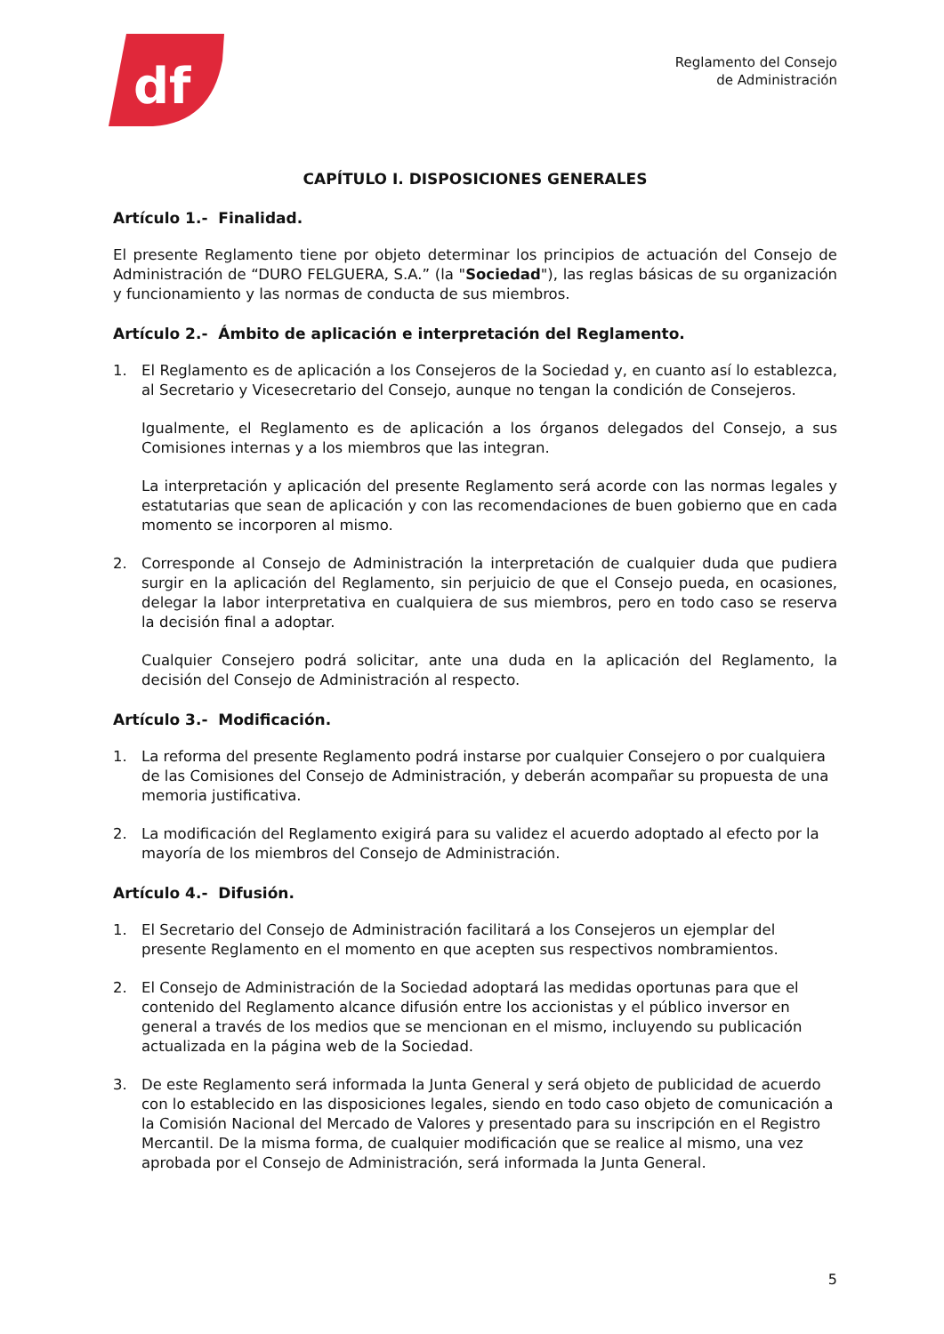df
Reglamento del Consejo
de Administración
CAPÍTULO I. DISPOSICIONES GENERALES
Artículo 1.- Finalidad.
El presente Reglamento tiene por objeto determinar los principios de actuación del Consejo de Administración de “DURO FELGUERA, S.A.” (la "Sociedad"), las reglas básicas de su organización y funcionamiento y las normas de conducta de sus miembros.
Artículo 2.- Ámbito de aplicación e interpretación del Reglamento.
1. El Reglamento es de aplicación a los Consejeros de la Sociedad y, en cuanto así lo establezca, al Secretario y Vicesecretario del Consejo, aunque no tengan la condición de Consejeros.
Igualmente, el Reglamento es de aplicación a los órganos delegados del Consejo, a sus Comisiones internas y a los miembros que las integran.
La interpretación y aplicación del presente Reglamento será acorde con las normas legales y estatutarias que sean de aplicación y con las recomendaciones de buen gobierno que en cada momento se incorporen al mismo.
2. Corresponde al Consejo de Administración la interpretación de cualquier duda que pudiera surgir en la aplicación del Reglamento, sin perjuicio de que el Consejo pueda, en ocasiones, delegar la labor interpretativa en cualquiera de sus miembros, pero en todo caso se reserva la decisión final a adoptar.
Cualquier Consejero podrá solicitar, ante una duda en la aplicación del Reglamento, la decisión del Consejo de Administración al respecto.
Artículo 3.- Modificación.
1. La reforma del presente Reglamento podrá instarse por cualquier Consejero o por cualquiera de las Comisiones del Consejo de Administración, y deberán acompañar su propuesta de una memoria justificativa.
2. La modificación del Reglamento exigirá para su validez el acuerdo adoptado al efecto por la mayoría de los miembros del Consejo de Administración.
Artículo 4.- Difusión.
1. El Secretario del Consejo de Administración facilitará a los Consejeros un ejemplar del presente Reglamento en el momento en que acepten sus respectivos nombramientos.
2. El Consejo de Administración de la Sociedad adoptará las medidas oportunas para que el contenido del Reglamento alcance difusión entre los accionistas y el público inversor en general a través de los medios que se mencionan en el mismo, incluyendo su publicación actualizada en la página web de la Sociedad.
3. De este Reglamento será informada la Junta General y será objeto de publicidad de acuerdo con lo establecido en las disposiciones legales, siendo en todo caso objeto de comunicación a la Comisión Nacional del Mercado de Valores y presentado para su inscripción en el Registro Mercantil. De la misma forma, de cualquier modificación que se realice al mismo, una vez aprobada por el Consejo de Administración, será informada la Junta General.
5